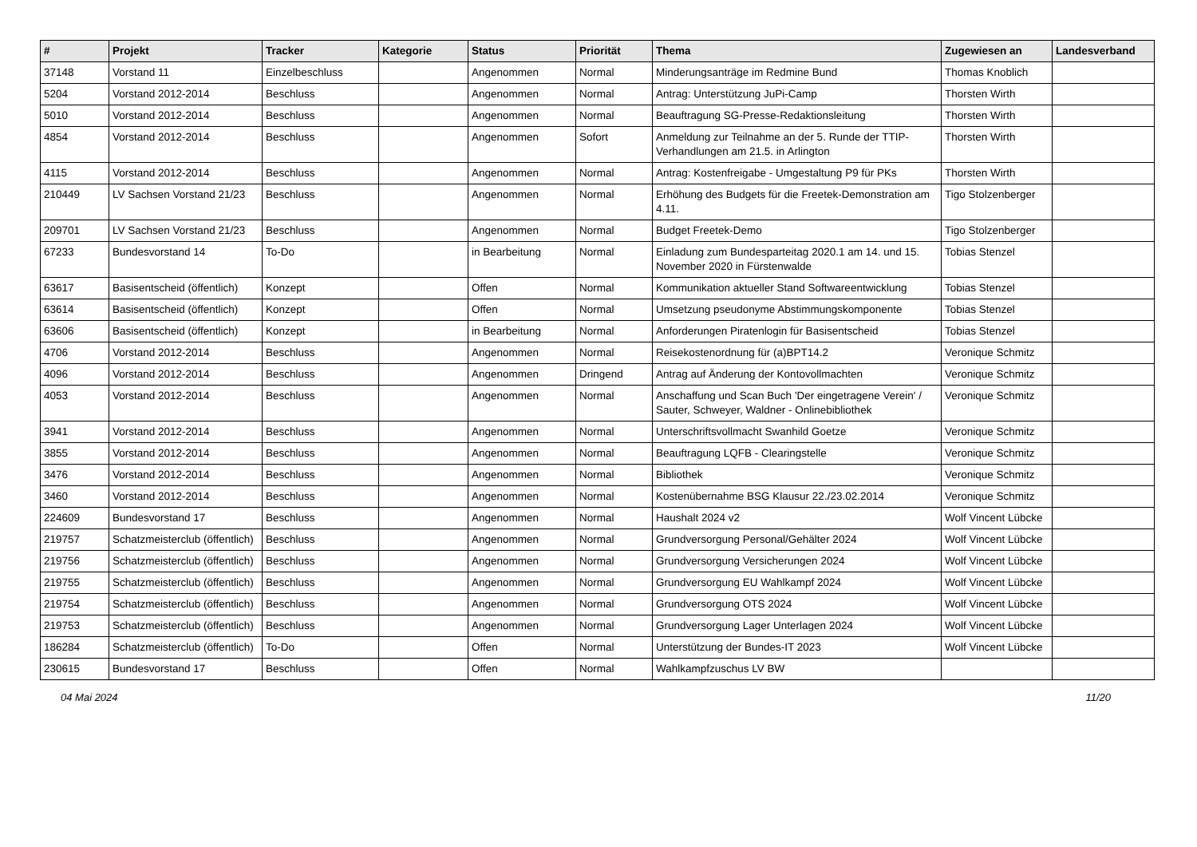| # | Projekt | Tracker | Kategorie | Status | Priorität | Thema | Zugewiesen an | Landesverband |
| --- | --- | --- | --- | --- | --- | --- | --- | --- |
| 37148 | Vorstand 11 | Einzelbeschluss | | Angenommen | Normal | Minderungsanträge im Redmine Bund | Thomas Knoblich | |
| 5204 | Vorstand 2012-2014 | Beschluss | | Angenommen | Normal | Antrag: Unterstützung JuPi-Camp | Thorsten Wirth | |
| 5010 | Vorstand 2012-2014 | Beschluss | | Angenommen | Normal | Beauftragung SG-Presse-Redaktionsleitung | Thorsten Wirth | |
| 4854 | Vorstand 2012-2014 | Beschluss | | Angenommen | Sofort | Anmeldung zur Teilnahme an der 5. Runde der TTIP-Verhandlungen am 21.5. in Arlington | Thorsten Wirth | |
| 4115 | Vorstand 2012-2014 | Beschluss | | Angenommen | Normal | Antrag: Kostenfreigabe - Umgestaltung P9 für PKs | Thorsten Wirth | |
| 210449 | LV Sachsen Vorstand 21/23 | Beschluss | | Angenommen | Normal | Erhöhung des Budgets für die Freetek-Demonstration am 4.11. | Tigo Stolzenberger | |
| 209701 | LV Sachsen Vorstand 21/23 | Beschluss | | Angenommen | Normal | Budget Freetek-Demo | Tigo Stolzenberger | |
| 67233 | Bundesvorstand 14 | To-Do | | in Bearbeitung | Normal | Einladung zum Bundesparteitag 2020.1 am 14. und 15. November 2020 in Fürstenwalde | Tobias Stenzel | |
| 63617 | Basisentscheid (öffentlich) | Konzept | | Offen | Normal | Kommunikation aktueller Stand Softwareentwicklung | Tobias Stenzel | |
| 63614 | Basisentscheid (öffentlich) | Konzept | | Offen | Normal | Umsetzung pseudonyme Abstimmungskomponente | Tobias Stenzel | |
| 63606 | Basisentscheid (öffentlich) | Konzept | | in Bearbeitung | Normal | Anforderungen Piratenlogin für Basisentscheid | Tobias Stenzel | |
| 4706 | Vorstand 2012-2014 | Beschluss | | Angenommen | Normal | Reisekostenordnung für (a)BPT14.2 | Veronique Schmitz | |
| 4096 | Vorstand 2012-2014 | Beschluss | | Angenommen | Dringend | Antrag auf Änderung der Kontovollmachten | Veronique Schmitz | |
| 4053 | Vorstand 2012-2014 | Beschluss | | Angenommen | Normal | Anschaffung und Scan Buch 'Der eingetragene Verein' / Sauter, Schweyer, Waldner - Onlinebibliothek | Veronique Schmitz | |
| 3941 | Vorstand 2012-2014 | Beschluss | | Angenommen | Normal | Unterschriftsvollmacht Swanhild Goetze | Veronique Schmitz | |
| 3855 | Vorstand 2012-2014 | Beschluss | | Angenommen | Normal | Beauftragung LQFB - Clearingstelle | Veronique Schmitz | |
| 3476 | Vorstand 2012-2014 | Beschluss | | Angenommen | Normal | Bibliothek | Veronique Schmitz | |
| 3460 | Vorstand 2012-2014 | Beschluss | | Angenommen | Normal | Kostenübernahme BSG Klausur 22./23.02.2014 | Veronique Schmitz | |
| 224609 | Bundesvorstand 17 | Beschluss | | Angenommen | Normal | Haushalt 2024 v2 | Wolf Vincent Lübcke | |
| 219757 | Schatzmeisterclub (öffentlich) | Beschluss | | Angenommen | Normal | Grundversorgung Personal/Gehälter 2024 | Wolf Vincent Lübcke | |
| 219756 | Schatzmeisterclub (öffentlich) | Beschluss | | Angenommen | Normal | Grundversorgung Versicherungen 2024 | Wolf Vincent Lübcke | |
| 219755 | Schatzmeisterclub (öffentlich) | Beschluss | | Angenommen | Normal | Grundversorgung EU Wahlkampf 2024 | Wolf Vincent Lübcke | |
| 219754 | Schatzmeisterclub (öffentlich) | Beschluss | | Angenommen | Normal | Grundversorgung OTS 2024 | Wolf Vincent Lübcke | |
| 219753 | Schatzmeisterclub (öffentlich) | Beschluss | | Angenommen | Normal | Grundversorgung Lager Unterlagen 2024 | Wolf Vincent Lübcke | |
| 186284 | Schatzmeisterclub (öffentlich) | To-Do | | Offen | Normal | Unterstützung der Bundes-IT 2023 | Wolf Vincent Lübcke | |
| 230615 | Bundesvorstand 17 | Beschluss | | Offen | Normal | Wahlkampfzuschus LV BW | | |
04 Mai 2024 11/20